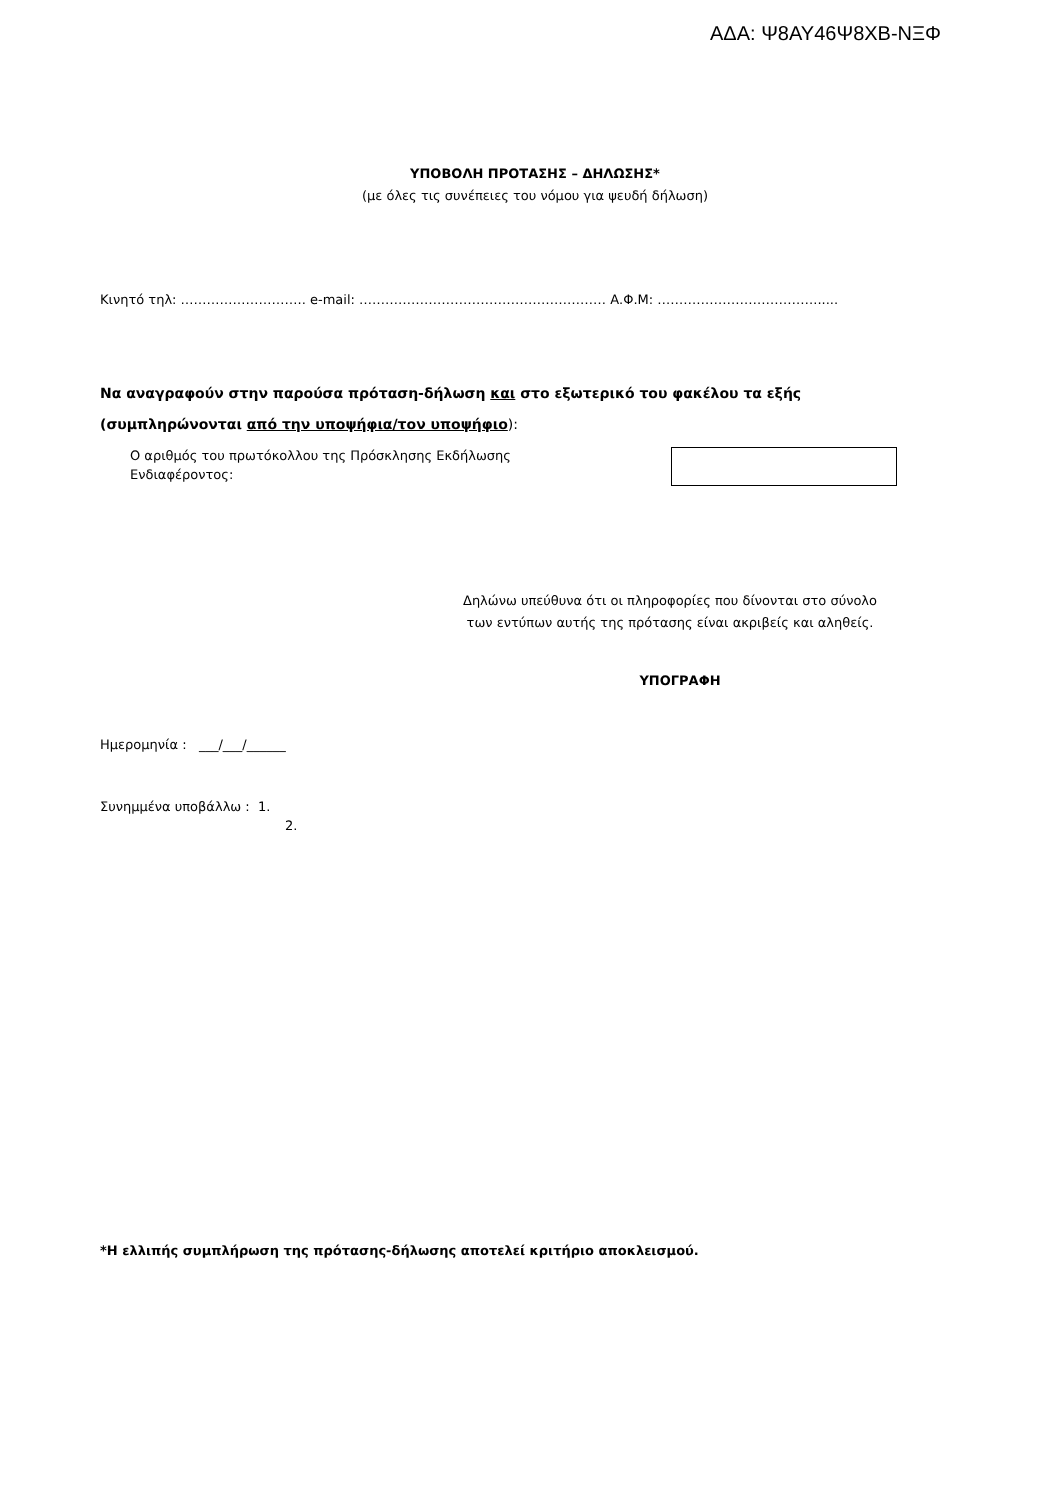ΑΔΑ: Ψ8ΑΥ46Ψ8ΧΒ-ΝΞΦ
ΥΠΟΒΟΛΗ ΠΡΟΤΑΣΗΣ – ΔΗΛΩΣΗΣ*
(με όλες τις συνέπειες του νόμου για ψευδή δήλωση)
Κινητό τηλ: ……………………….. e-mail: ………………………………………………… Α.Φ.Μ: ………………………………......
Να αναγραφούν στην παρούσα πρόταση-δήλωση και στο εξωτερικό του φακέλου τα εξής
(συμπληρώνονται από την υποψήφια/τον υποψήφιο):
Ο αριθμός του πρωτόκολλου της Πρόσκλησης Εκδήλωσης
Ενδιαφέροντος:
Δηλώνω υπεύθυνα ότι οι πληροφορίες που δίνονται στο σύνολο
των εντύπων αυτής της πρότασης είναι ακριβείς και αληθείς.
ΥΠΟΓΡΑΦΗ
Ημερομηνία : ___/___/______
Συνημμένα υποβάλλω : 1.
2.
*Η ελλιπής συμπλήρωση της πρότασης-δήλωσης αποτελεί κριτήριο αποκλεισμού.